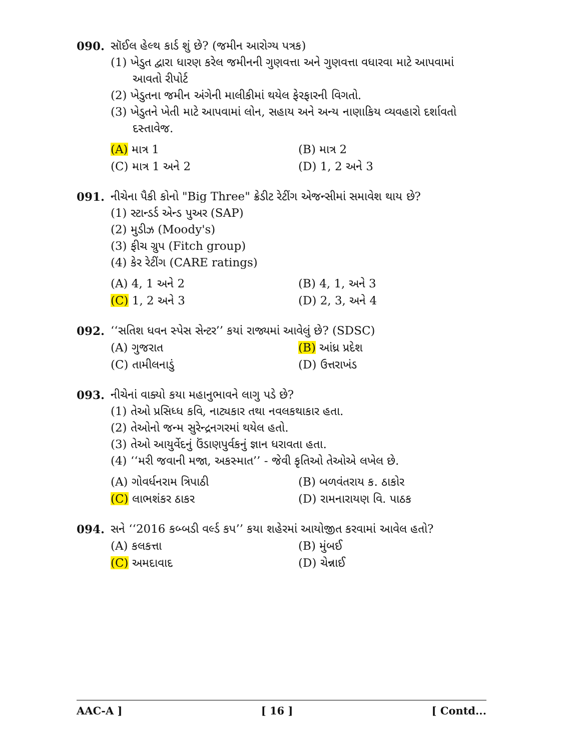090. સૉઈલ હેલ્થ કાર્ડ શું છે? (જમીન આરોગ્ય પત્રક)
(1) ખેડુત દ્વારા ધારણ કરેલ જમીનની ગુણવત્તા અને ગુણવત્તા વધારવા માટે આપવામાં આવતો રીપોર્ટ
(2) ખેડુતના જમીન અંગેની માલીકીમાં થયેલ ફેરફારની વિગતો.
(3) ખેડુતને ખેતી માટે આપવામાં લોન, સહાય અને અન્ય નાણાકિય વ્યવહારો દર્શાવતો દસ્તાવેજ.
(A) માત્ર 1 (B) માત્ર 2 (C) માત્ર 1 અને 2 (D) 1, 2 અને 3
091. નીચેના પૈકી કોનો "Big Three" ક્રેડીટ રેટીંગ એજન્સીમાં સમાવેશ થાય છે?
(1) સ્ટાન્ડર્ડ એન્ડ પુઅર (SAP)
(2) મુડીઝ (Moody's)
(3) ફીચ ગ્રુપ (Fitch group)
(4) કેર રેટીંગ (CARE ratings)
(A) 4, 1 અને 2 (B) 4, 1, અને 3 (C) 1, 2 અને 3 (D) 2, 3, અને 4
092. ‘‘સતિશ ધવન સ્પેસ સેન્ટર’’ કયાં રાજ્યમાં આવેલું છે? (SDSC)
(A) ગુજરાત (B) આંધ્ર પ્રદેશ (C) તામીલનાડું (D) ઉત્તરાખંડ
093. નીચેનાં વાક્યો કયા મહાનુભાવને લાગુ પડે છે?
(1) તેઓ પ્રસિધ્ધ કવિ, નાટ્યકાર તથા નવલકથાકાર હતા.
(2) તેઓનો જન્મ સુરેન્દ્રનગરમાં થયેલ હતો.
(3) તેઓ આયુર્વેદનું ઉંડાણપુર્વકનું જ્ઞાન ધરાવતા હતા.
(4) ‘‘મરી જવાની મજા, અકસ્માત’’ - જેવી કૃતિઓ તેઓએ લખેલ છે.
(A) ગોવર્ધનરામ ત્રિપાઠી (B) બળવંતરાય ક. ઠાકોર (C) લાભશંકર ઠાકર (D) રામનારાયણ વિ. પાઠક
094. સને ‘‘2016 કબ્બડી વર્લ્ડ કપ’’ કયા શહેરમાં આયોજીત કરવામાં આવેલ હતો?
(A) કલકત્તા (B) મુંબઈ (C) અમદાવાદ (D) ચેન્નાઈ
AAC-A ] [ 16 ] [ Contd...